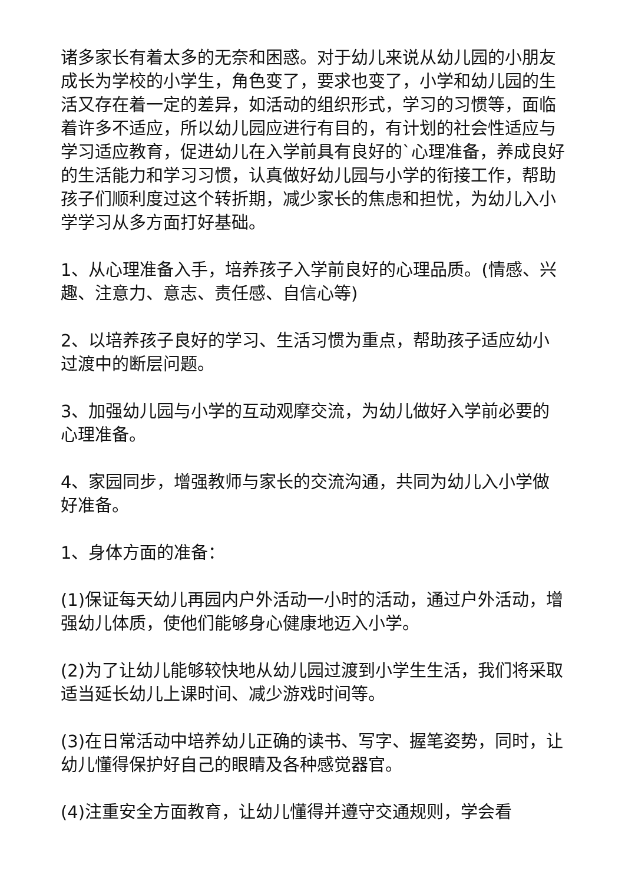诸多家长有着太多的无奈和困惑。对于幼儿来说从幼儿园的小朋友成长为学校的小学生，角色变了，要求也变了，小学和幼儿园的生活又存在着一定的差异，如活动的组织形式，学习的习惯等，面临着许多不适应，所以幼儿园应进行有目的，有计划的社会性适应与学习适应教育，促进幼儿在入学前具有良好的`心理准备，养成良好的生活能力和学习习惯，认真做好幼儿园与小学的衔接工作，帮助孩子们顺利度过这个转折期，减少家长的焦虑和担忧，为幼儿入小学学习从多方面打好基础。
1、从心理准备入手，培养孩子入学前良好的心理品质。(情感、兴趣、注意力、意志、责任感、自信心等)
2、以培养孩子良好的学习、生活习惯为重点，帮助孩子适应幼小过渡中的断层问题。
3、加强幼儿园与小学的互动观摩交流，为幼儿做好入学前必要的心理准备。
4、家园同步，增强教师与家长的交流沟通，共同为幼儿入小学做好准备。
1、身体方面的准备：
(1)保证每天幼儿再园内户外活动一小时的活动，通过户外活动，增强幼儿体质，使他们能够身心健康地迈入小学。
(2)为了让幼儿能够较快地从幼儿园过渡到小学生生活，我们将采取适当延长幼儿上课时间、减少游戏时间等。
(3)在日常活动中培养幼儿正确的读书、写字、握笔姿势，同时，让幼儿懂得保护好自己的眼睛及各种感觉器官。
(4)注重安全方面教育，让幼儿懂得并遵守交通规则，学会看